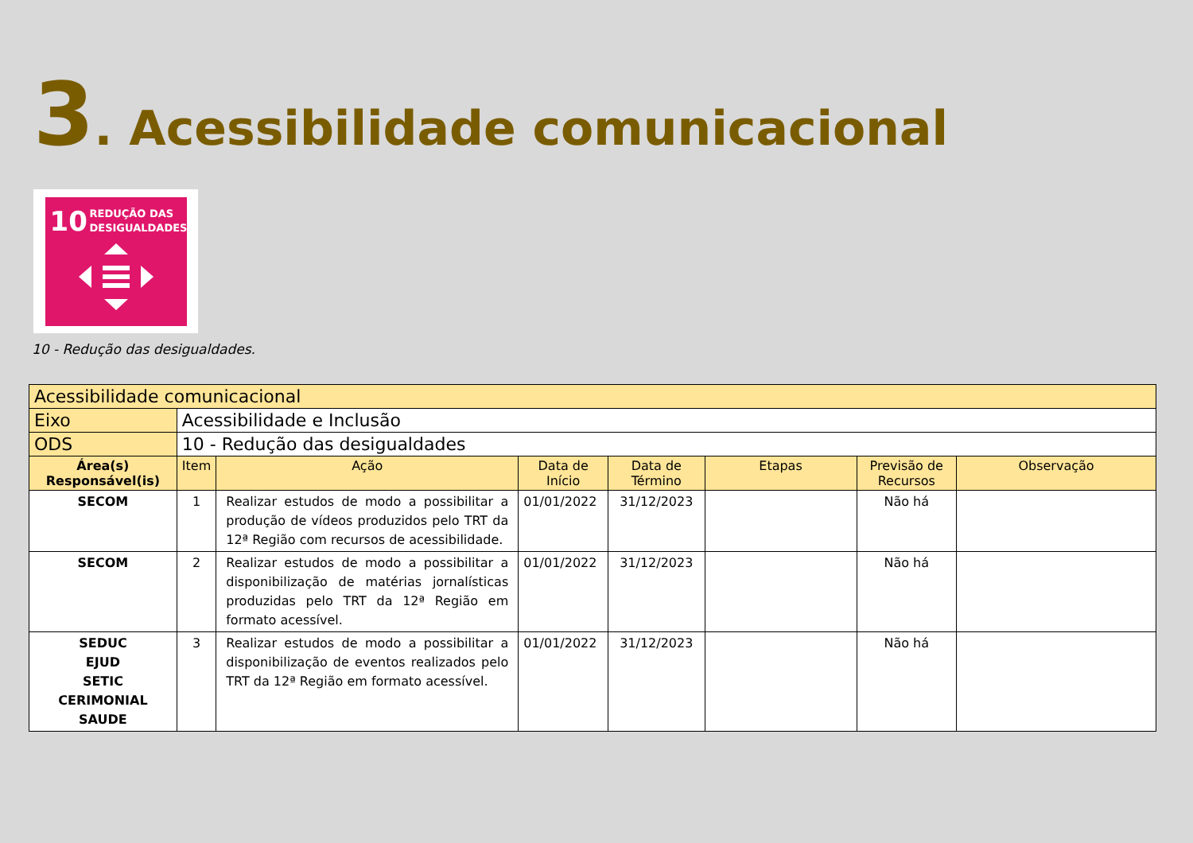3. Acessibilidade comunicacional
10 REDUÇÃO DAS
DESIGUALDADES
10 - Redução das desigualdades.
| Acessibilidade comunicacional | | | | | | | |
| Eixo | Acessibilidade e Inclusão | | | | | | |
| ODS | 10 - Redução das desigualdades | | | | | | |
| Área(s) Responsável(is) | Item | Ação | Data de Início | Data de Término | Etapas | Previsão de Recursos | Observação |
| SECOM | 1 | Realizar estudos de modo a possibilitar a produção de vídeos produzidos pelo TRT da 12ª Região com recursos de acessibilidade. | 01/01/2022 | 31/12/2023 | | Não há | |
| SECOM | 2 | Realizar estudos de modo a possibilitar a disponibilização de matérias jornalísticas produzidas pelo TRT da 12ª Região em formato acessível. | 01/01/2022 | 31/12/2023 | | Não há | |
| SEDUC EJUD SETIC CERIMONIAL SAUDE | 3 | Realizar estudos de modo a possibilitar a disponibilização de eventos realizados pelo TRT da 12ª Região em formato acessível. | 01/01/2022 | 31/12/2023 | | Não há | |